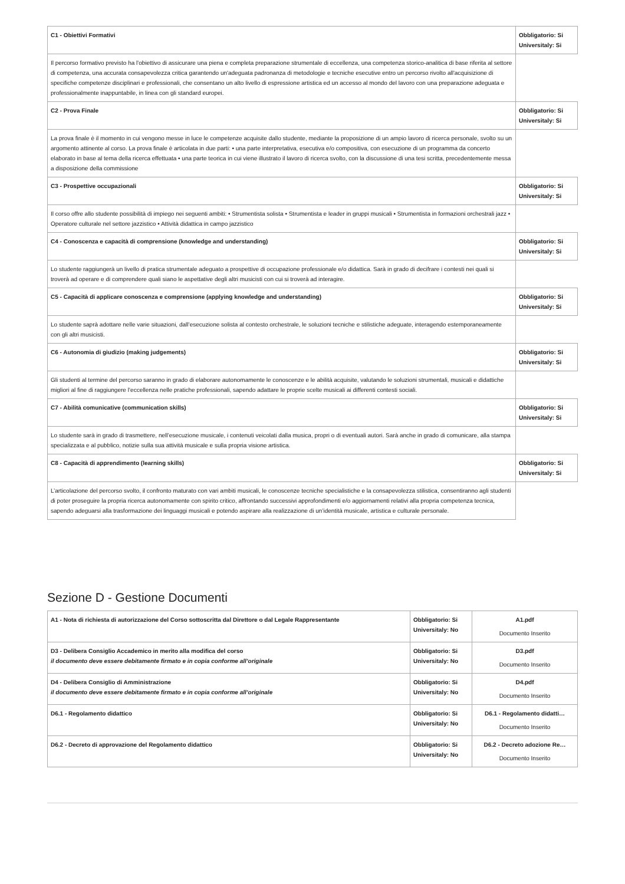| C1 - Obiettivi Formativi | Obbligatorio: Si Universitaly: Si |
| Il percorso formativo previsto ha l'obiettivo di assicurare una piena e completa preparazione strumentale di eccellenza, una competenza storico-analitica di base riferita al settore di competenza, una accurata consapevolezza critica garantendo un'adeguata padronanza di metodologie e tecniche esecutive entro un percorso rivolto all'acquisizione di specifiche competenze disciplinari e professionali, che consentano un alto livello di espressione artistica ed un accesso al mondo del lavoro con una preparazione adeguata e professionalmente inappuntabile, in linea con gli standard europei. | |
| C2 - Prova Finale | Obbligatorio: Si Universitaly: Si |
| La prova finale è il momento in cui vengono messe in luce le competenze acquisite dallo studente, mediante la proposizione di un ampio lavoro di ricerca personale, svolto su un argomento attinente al corso. La prova finale è articolata in due parti: • una parte interpretativa, esecutiva e/o compositiva, con esecuzione di un programma da concerto elaborato in base al tema della ricerca effettuata • una parte teorica in cui viene illustrato il lavoro di ricerca svolto, con la discussione di una tesi scritta, precedentemente messa a disposizione della commissione | |
| C3 - Prospettive occupazionali | Obbligatorio: Si Universitaly: Si |
| Il corso offre allo studente possibilità di impiego nei seguenti ambiti: • Strumentista solista • Strumentista e leader in gruppi musicali • Strumentista in formazioni orchestrali jazz • Operatore culturale nel settore jazzistico • Attività didattica in campo jazzistico | |
| C4 - Conoscenza e capacità di comprensione (knowledge and understanding) | Obbligatorio: Si Universitaly: Si |
| Lo studente raggiungerà un livello di pratica strumentale adeguato a prospettive di occupazione professionale e/o didattica. Sarà in grado di decifrare i contesti nei quali si troverà ad operare e di comprendere quali siano le aspettative degli altri musicisti con cui si troverà ad interagire. | |
| C5 - Capacità di applicare conoscenza e comprensione (applying knowledge and understanding) | Obbligatorio: Si Universitaly: Si |
| Lo studente saprà adottare nelle varie situazioni, dall’esecuzione solista al contesto orchestrale, le soluzioni tecniche e stilistiche adeguate, interagendo estemporaneamente con gli altri musicisti. | |
| C6 - Autonomia di giudizio (making judgements) | Obbligatorio: Si Universitaly: Si |
| Gli studenti al termine del percorso saranno in grado di elaborare autonomamente le conoscenze e le abilità acquisite, valutando le soluzioni strumentali, musicali e didattiche migliori al fine di raggiungere l’eccellenza nelle pratiche professionali, sapendo adattare le proprie scelte musicali ai differenti contesti sociali. | |
| C7 - Abilità comunicative (communication skills) | Obbligatorio: Si Universitaly: Si |
| Lo studente sarà in grado di trasmettere, nell’esecuzione musicale, i contenuti veicolati dalla musica, propri o di eventuali autori. Sarà anche in grado di comunicare, alla stampa specializzata e al pubblico, notizie sulla sua attività musicale e sulla propria visione artistica. | |
| C8 - Capacità di apprendimento (learning skills) | Obbligatorio: Si Universitaly: Si |
| L’articolazione del percorso svolto, il confronto maturato con vari ambiti musicali, le conoscenze tecniche specialistiche e la consapevolezza stilistica, consentiranno agli studenti di poter proseguire la propria ricerca autonomamente con spirito critico, affrontando successivi approfondimenti e/o aggiornamenti relativi alla propria competenza tecnica, sapendo adeguarsi alla trasformazione dei linguaggi musicali e potendo aspirare alla realizzazione di un’identità musicale, artistica e culturale personale. | |
Sezione D - Gestione Documenti
| A1 - Nota di richiesta di autorizzazione del Corso sottoscritta dal Direttore o dal Legale Rappresentante | Obbligatorio: Si Universitaly: No | A1.pdf Documento Inserito |
| D3 - Delibera Consiglio Accademico in merito alla modifica del corso il documento deve essere debitamente firmato e in copia conforme all’originale | Obbligatorio: Si Universitaly: No | D3.pdf Documento Inserito |
| D4 - Delibera Consiglio di Amministrazione il documento deve essere debitamente firmato e in copia conforme all’originale | Obbligatorio: Si Universitaly: No | D4.pdf Documento Inserito |
| D6.1 - Regolamento didattico | Obbligatorio: Si Universitaly: No | D6.1 - Regolamento didatti… Documento Inserito |
| D6.2 - Decreto di approvazione del Regolamento didattico | Obbligatorio: Si Universitaly: No | D6.2 - Decreto adozione Re… Documento Inserito |